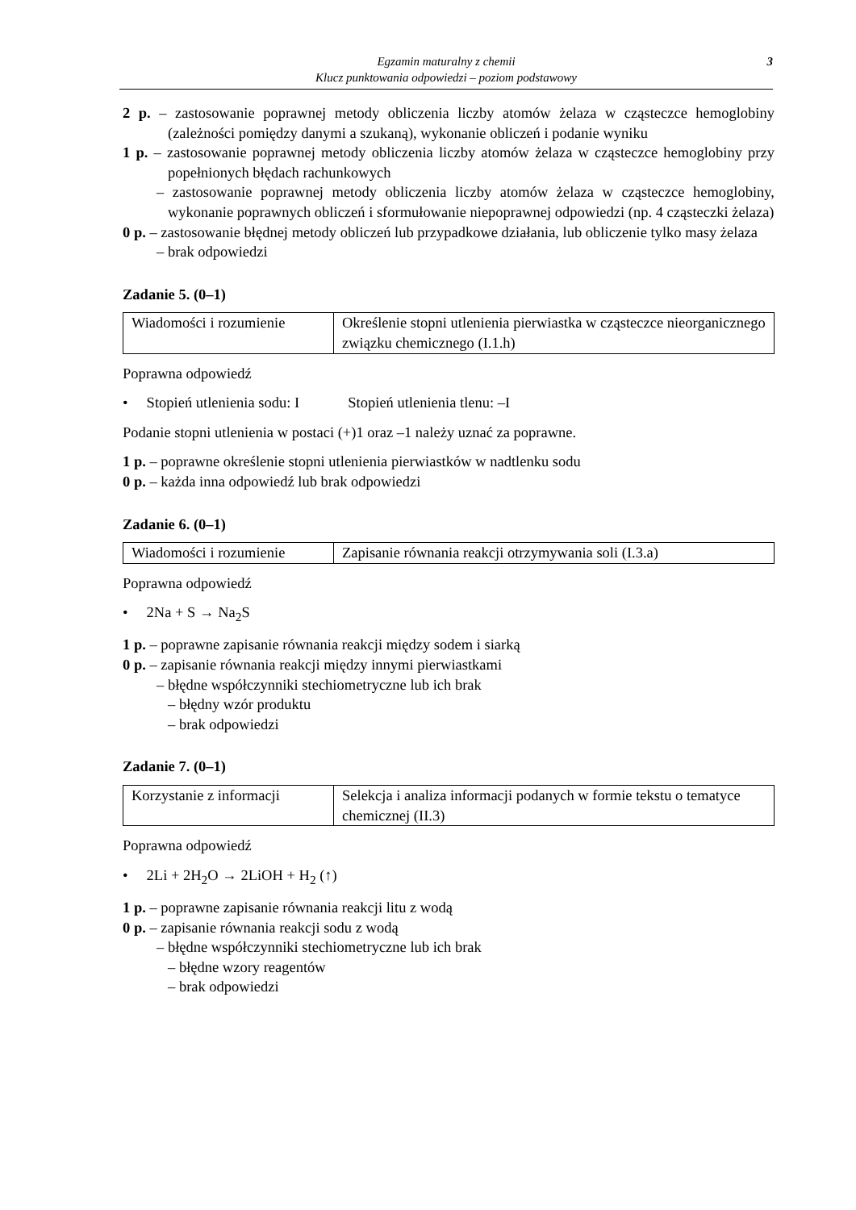3 Egzamin maturalny z chemii
Klucz punktowania odpowiedzi – poziom podstawowy
2 p. – zastosowanie poprawnej metody obliczenia liczby atomów żelaza w cząsteczce hemoglobiny (zależności pomiędzy danymi a szukaną), wykonanie obliczeń i podanie wyniku
1 p. – zastosowanie poprawnej metody obliczenia liczby atomów żelaza w cząsteczce hemoglobiny przy popełnionych błędach rachunkowych
– zastosowanie poprawnej metody obliczenia liczby atomów żelaza w cząsteczce hemoglobiny, wykonanie poprawnych obliczeń i sformułowanie niepoprawnej odpowiedzi (np. 4 cząsteczki żelaza)
0 p. – zastosowanie błędnej metody obliczeń lub przypadkowe działania, lub obliczenie tylko masy żelaza
– brak odpowiedzi
Zadanie 5. (0–1)
| Wiadomości i rozumienie | Określenie stopni utlenienia pierwiastka w cząsteczce nieorganicznego związku chemicznego (I.1.h) |
Poprawna odpowiedź
• Stopień utlenienia sodu: I Stopień utlenienia tlenu: –I
Podanie stopni utlenienia w postaci (+)1 oraz –1 należy uznać za poprawne.
1 p. – poprawne określenie stopni utlenienia pierwiastków w nadtlenku sodu
0 p. – każda inna odpowiedź lub brak odpowiedzi
Zadanie 6. (0–1)
| Wiadomości i rozumienie | Zapisanie równania reakcji otrzymywania soli (I.3.a) |
Poprawna odpowiedź
• 2Na + S → Na<sub>2</sub>S
1 p. – poprawne zapisanie równania reakcji między sodem i siarką
0 p. – zapisanie równania reakcji między innymi pierwiastkami
– błędne współczynniki stechiometryczne lub ich brak
– błędny wzór produktu
– brak odpowiedzi
Zadanie 7. (0–1)
| Korzystanie z informacji | Selekcja i analiza informacji podanych w formie tekstu o tematyce chemicznej (II.3) |
Poprawna odpowiedź
• 2Li + 2H<sub>2</sub>O → 2LiOH + H<sub>2</sub> (↑)
1 p. – poprawne zapisanie równania reakcji litu z wodą
0 p. – zapisanie równania reakcji sodu z wodą
– błędne współczynniki stechiometryczne lub ich brak
– błędne wzory reagentów
– brak odpowiedzi